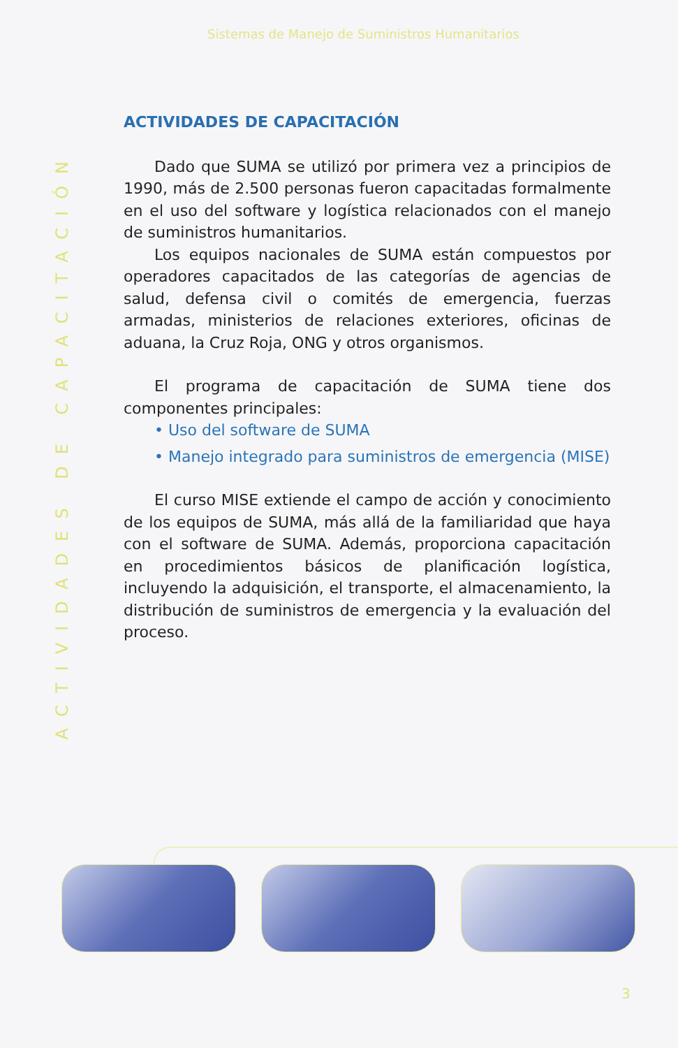Sistemas de Manejo de Suministros Humanitarios
ACTIVIDADES DE CAPACITACIÓN
ACTIVIDADES DE CAPACITACIÓN
Dado que SUMA se utilizó por primera vez a principios de 1990, más de 2.500 personas fueron capacitadas formalmente en el uso del software y logística relacionados con el manejo de suministros humanitarios.
Los equipos nacionales de SUMA están compuestos por operadores capacitados de las categorías de agencias de salud, defensa civil o comités de emergencia, fuerzas armadas, ministerios de relaciones exteriores, oficinas de aduana, la Cruz Roja, ONG y otros organismos.
El programa de capacitación de SUMA tiene dos componentes principales:
• Uso del software de SUMA
• Manejo integrado para suministros de emergencia (MISE)
El curso MISE extiende el campo de acción y conocimiento de los equipos de SUMA, más allá de la familiaridad que haya con el software de SUMA. Además, proporciona capacitación en procedimientos básicos de planificación logística, incluyendo la adquisición, el transporte, el almacenamiento, la distribución de suministros de emergencia y la evaluación del proceso.
3